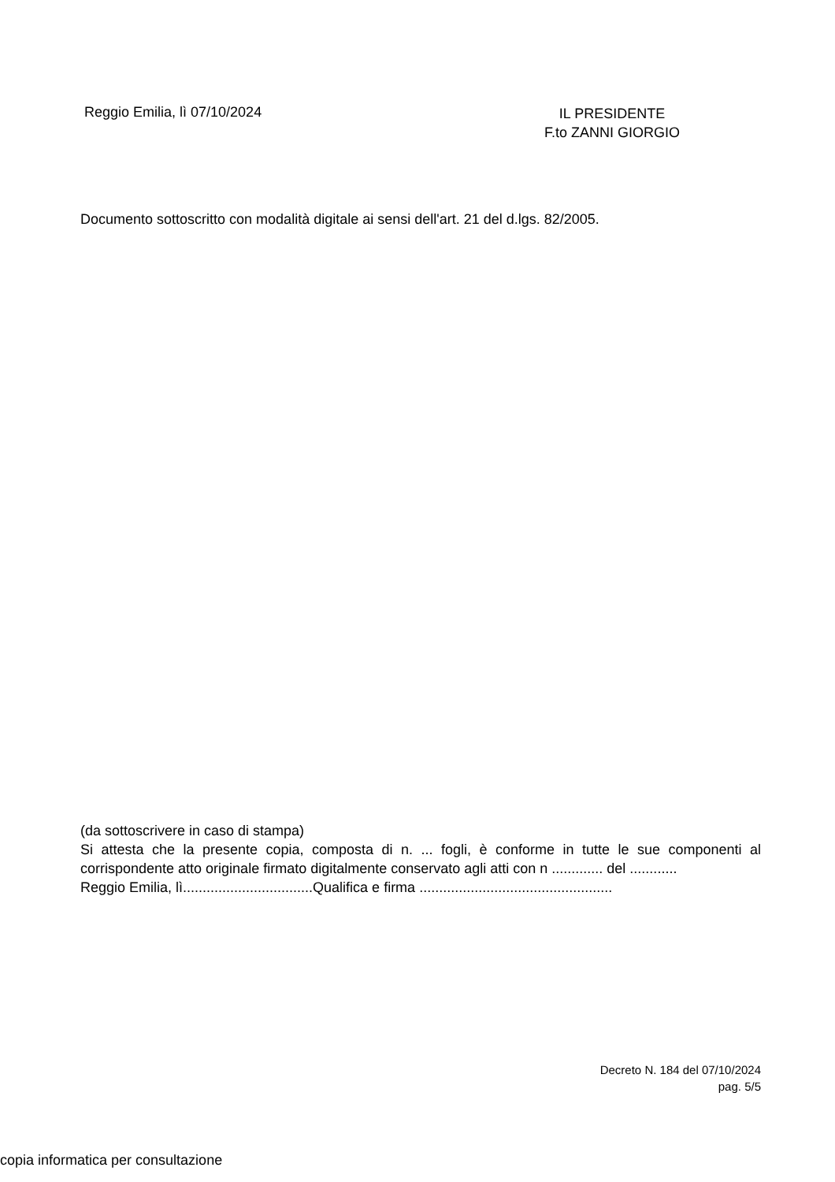Reggio Emilia, lì 07/10/2024
IL PRESIDENTE
F.to ZANNI GIORGIO
Documento sottoscritto con modalità digitale ai sensi dell'art. 21 del d.lgs. 82/2005.
(da sottoscrivere in caso di stampa)
Si attesta che la presente copia, composta di n. ... fogli, è conforme in tutte le sue componenti al corrispondente atto originale firmato digitalmente conservato agli atti con n ............. del ............
Reggio Emilia, lì.................................Qualifica e firma .................................................
Decreto N. 184 del 07/10/2024
pag. 5/5
copia informatica per consultazione